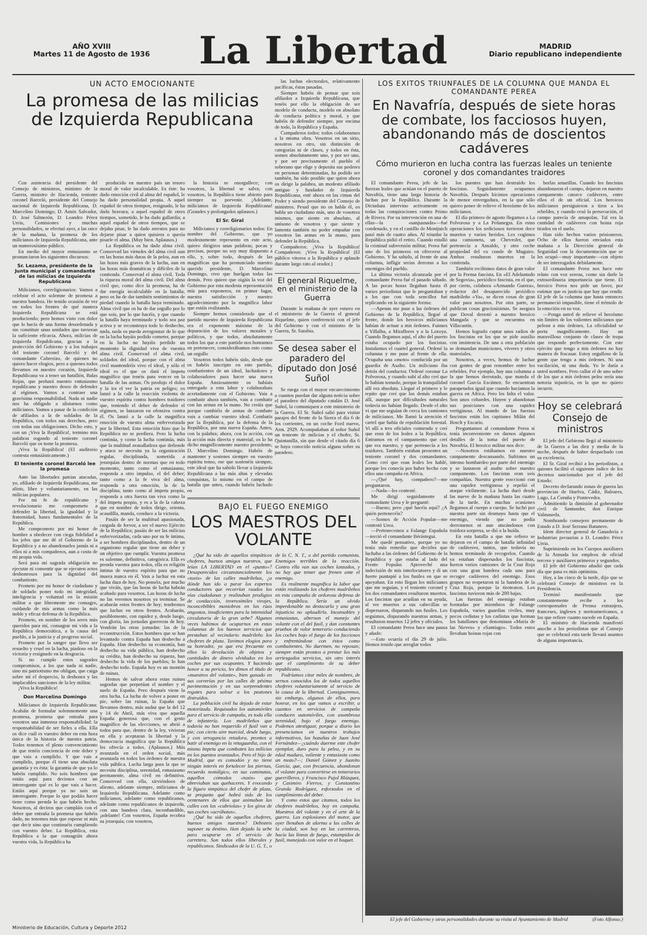AÑO XVIII
Martes 11 de Agosto de 1936
La Libertad
MADRID
Diario republicano independiente
UN ACTO EMOCIONANTE
La promesa de las milicias de Izquierda Republicana
Con asistencia del presidente del Consejo de ministros, ministro de la Guerra, ministro de Hacienda, teniente coronel Barceló, presidente del Consejo nacional de Izquierda Republicana, D. Marcelino Domingo; D. Amós Salvador, D. José Salmerón, D. Leandro Pérez Urria, Comisiones y muchas personalidades, se efectuó ayer, a las once de la mañana, la promesa de los milicianos de Izquierda Republicana, ante un numerosísimo público.
En medio del mayor entusiasmo se pronunciaron los siguientes discursos:
Sr. Lezama, presidente de la Junta municipal y comandante de las milicias de Izquierda Republicana
Milicianos, correligionarios: Vamos a celebrar el acto solemne de promesa a nuestra bandera. He tenido ocasión de ver en todos los frentes de qué manera Izquierda Republicana se está produciendo; pero hemos visto con dolor que lo hacía de una forma desordenada y sin constituir unas unidades que tuvieran la suficiente eficacia. Ahora, milicias de Izquierda Republicana, gracias a la protección del Gobierno y a los trabajos del teniente coronel Barceló y del comandante Cabrerizo, de quienes no quiero hacer elogios, pero a quienes todos llevamos en nuestro corazón, Izquierda Republicana va a tener un batallón, Balas Rojas, que probará nuestro entusiasmo republicano y nuestro deseo de defender al régimen. Vamos a contraer una gravísima responsabilidad. Nada ni nadie nos ha obligado a alistarnos como milicianos. Vamos a pasar de la condición de afiliados a la de soldados de la República, con todos sus derechos, pero con todas sus obligaciones. Dicho esto, y con un ¡Viva la República!, termino mis palabras rogando al teniente coronel Barceló que os tome la promesa.
¡Viva la República! (El auditorio contesta entusiásticamente.)
El teniente coronel Barceló lee la promesa
Ante las libertades patrias atacadas, yo, afiliado de Izquierda Republicana, me alisto, libre y voluntariamente, en las milicias populares.
Por mi fe de republicano y revolucionario me comprometo a defender la libertad, la igualdad y la fraternidad, bases fundamentales de la República.
Me comprometo por mi honor de hombre a obedecer con ciega fidelidad a los jefes que me dé el Gobierno de la República y a no abandonarles jamás ni a ellos ni a mis compañeros, aun a costa de mi propia vida.
Será para mí sagrada obligación no ejecutar ni consentir que se ejecuten actos deshonrosos para la dignidad del combatiente.
Prometo por mi honor de ciudadano y de soldado poner todo mi integridad, inteligencia y voluntad en la misión militar a que libremente me consagro, cuidando de mis armas como la más noble y eficaz defensa de la República.
Prometo, en nombre de los seres más queridos para mí, consagrar mi vida a la República democrática, a la causa del pueblo, a la justicia y al progreso social.
Prometo por la sangre que llevo ser resuelto y cruel en la lucha, piadoso en la victoria y resignado en la desgracia.
Si no cumplo estos sagrados compromisos, a los que nada ni nadie, sino mi patriotismo me obligan, que caiga sobre mí el desprecio, la deshonra y las implacables sanciones de la ley militar.
¡Viva la República!
Don Marcelino Domingo
Milicianos de Izquierda Republicana: Acabáis de formular solemnemente una promesa, promesa que entraña para vosotros una inmensa responsabilidad: la responsabilidad de ser fieles a ella. Ella os dice cuál es vuestro deber en esta hora única de la historia de nuestra patria. Todos tenemos el pleno convencimiento de que tenéis conciencia de este deber y que vais a cumplirlo. Y que vais a cumplirlo, porque él tiene una absoluta garantía y es ésta: la garantía de que ya lo habéis cumplido. No sois hombres que estáis aquí para decirnos con un interrogante qué es lo que vais a hacer. Estáis aquí porque ya no sois un interrogante. Porque lo que podáis hacer tiene como prenda lo que habéis hecho. Nosotros, al deciros que cumpláis con el deber que entraña la promesa que habéis dado, no tenemos más que esperar ni más que decir sino que continuéis cumpliendo con vuestro deber. La República, esta República a la que consagráis ahora vuestra vida, la República ha
producido en nuestro país un tesoro moral de valor incalculable. Es éste: ha dado emoción civil al alma del español, le ha dado personalidad propia. A aquel español de otros tiempos, resignado, le ha dado bravura; a aquel español de otros tiempos, sometido, le ha dado gallardía; a aquel español de otros tiempos, que se dejaba pisar, le ha dado arrestos para no dejarse pisar a quien quisiera o quería pisarle el alma. (Muy bien. Aplausos.)
La República os ha dado alma civil. Conservad las virtudes del alma civil aun en las horas más duras de la pelea, aun en las horas más graves de la lucha, aun en las horas más dramáticas y difíciles de la contienda. Conservad el alma civil. Toda la riqueza moral del alma civil. Del alma civil que, como dice la promesa, ha de dar energía incalculable en la batalla; pero os ha de dar también sentimientos de piedad cuando la batalla haya terminado. Alma civil que os ha de dar orgullo por lo que sois, por lo que hacéis, y que cuando la batalla haya terminado y todo sea paz activa y se reconstruya todo lo deshecho, nada, nada os pueda avergonzar de lo que en la lucha hayáis podido cometer, porque en la lucha no hayáis perdido un momento la dignidad viva de vuestra alma civil. Conservad el alma civil, soldados del ideal, porque con el alma civil mantendréis vivo el ideal, y sólo el ideal es el que os dará el ímpetu magnífico que tenéis para vencer en la batalla de las armas. Os produjo el dolor y la ira el ver la patria en peligro; os lanzó a la calle la reacción violenta de vuestro espíritu contra hombres traidores que, teniendo el deber de defender el régimen, se lanzaron en ofensiva contra él. Os lanzó a la calle la magnífica emoción de vuestra alma enfervorizada por la libertad. Esta emoción hizo que la República no se perdiera. Pero la lucha continúa, y como la lucha continúa, más que la multitud avasalladora que defiende y ataca se necesita ya la organización regular, disciplinada, sometida a jerarquías dentro de normas que en todo momento, tanto como el entusiasmo, responda a otro impulso, el del deber; tanto como a la fe viva del alma, responda a otra emoción, la de la disciplina; tanto como al ímpetu propio, responda a otra fuerza tan viva como la del ímpetu propio, y es a la de la cabeza que en nombre de todos dirige, orienta, acaudilla, manda, conduce a la victoria.
Pasáis de ser la multitud apasionada, cargada de fervor, a ser el nuevo Ejército de la República; pasáis de ser las milicias enfervorizadas, cada uno por su fe íntima, a ser hombres disciplinados, dentro de un organismo regular que tiene un deber y un objetivo que cumplir. Vuestra promesa es solemne, definitiva, categórica. Ella es prenda vuestra para todos, ella es religión íntima de vuestro espíritu para que no muera nunca en él. Vais a luchar en esta lucha dura de hoy. No penséis, por mucho que viváis, que las horas de lucha habrán acabado para vosotros. Las horas de lucha no las veremos nosotros ya terminar. Se acabarán estos frentes de hoy; tendremos que luchar en otros frentes. Acabarán, posiblemente, con rapidez y, desde luego, con gloria, las jornadas guerreras de hoy. Vendrán las otras jornadas: las de la reconstrucción. Estos hombres que se han levantado contra España han deshecho a España. Han deshecho su economía, han deshecho su vida pública, han deshecho su crédito, han deshecho su riqueza, han deshecho la vida de los pueblos; lo han deshecho todo. España hoy es un montón de ruinas.
Hemos de salvar ahora estas ruinas sagradas que perpetúan el nombre y el suelo de España. Pero después viene la otra lucha. La lucha de volver a poner en pie, sobre las ruinas, la España que llevamos dentro, más audaz que la del 12 y 14 de Abril, más viva que aquella España generosa que, con el gesto magnífico de las elecciones, se abrió a todos para que, dentro de la ley, vivieran en ella y aceptaran la libertad y la democracia magnífica que la República les ofrecía a todos. (Aplausos.) Más avanzada en el orden social, más avanzada en todos los órdenes de nuestra vida pública. Lucha larga para la que se necesita disciplina, serenidad, entusiasmo permanente, alma civil en definitiva. Conservad con ella, sirviéndoos de aliento, adelante siempre, milicianos de Izquierda Republicana. Adelante como milicianos, adelante como republicanos, adelante como republicanos de izquierda, con una bandera clara, inconfundible, ¡adelante! Con vosotros, España recobra su jerarquía; con vosotros,
la historia se enorgullece; con vosotros, la libertad se salva; con vosotros, la República tiene abierto para siempre su porvenir. ¡Adelante, milicianos de Izquierda Republicana! (Grandes y prolongados aplausos.)
El Sr. Giral
Milicianos y correligionarios todos: En nombre del Gobierno, que yo modestamente represento en este acto, quiero dirigiros unas palabras; pocas y precisas, porque no soy muy dispuesto a ello, y, sobre todo, después de las magníficas que ha pronunciado nuestro querido presidente, D. Marcelino Domingo, creo que huelgan todas las demás. Pero quiero que oigáis la voz del Gobierno por esta modesta representación mía para exponeros, en primer lugar, nuestra satisfacción y nuestro agradecimiento por la magnífica labor que estáis realizando.
Siempre hemos considerado que el partido nuestro de Izquierda Republicana era el exponente máximo de la depuración de los valores morales y políticos, y que todos, absolutamente todos los que a este partido nos honramos en pertenecer, considerábamos esto como un orgullo
Vosotros todos habéis sido, desde que os habéis inscripto en este partido, combatientes de un ideal, luchadores y colaboradores para hacer una nueva España. Ansiosamente os habíais entregado a esta labor y colaborabais acertadamente con el Gobierno. Vais a combatir ahora también, vais a combatir con las armas en la mano. No creáis que porque cambiéis de armas de combate vais a cambiar vuestro ideal. Combatís por la República, por la defensa de la República, por una nueva España. Antes, con la palabra; ahora, con la acción, con la acción más directa y material; os lo ha dicho magníficamente nuestro presidente, D. Marcelino Domingo. Habéis de mantener y sostenes siempre en vuestro espíritu tenso, ese que sostenéis siempre, este ideal que ha sabido llevar a Izquierda Republicana a las más altas y elevadas conquistas, lo mismo en el campo de batalla que antes, cuando habéis luchado en
las luchas electorales, relativamente pacíficas, éstas pasadas.
Siempre habéis de pensar que sois afiliados a Izquierda Republicana, que tenéis por ello la obligación de ser modelo de conducta, modelo en absoluto de conducta política y moral, y que habéis de defender siempre, por encima de todo, la República y España.
Compañeros todos: todos colaboramos a la misma obra. Vosotros en un sitio, nosotros en otro, sin distinción de categorías ni de clases, y todos en ésta, somos absolutamente uno, y por ser uno, y por ser precisamente el pueblo el soberano que elige y deposita sus poderes en personas determinadas, ha podido ser también, ha sido posible que quien ahora os dirige la palabra, un modesto afiliado antiguo y fundador de Izquierda Republicana, esté ahora en las cimas del Poder y siendo presidente del Consejo de ministros. Pesad que no os habla él, os habla un ciudadano más, uno de vosotros mismos, que siente en absoluto, al unísono de vosotros y que siente y lamenta también no poder empuñar con vosotros las armas en la mano, para defender la República.
Compañeros: ¡Viva la República! Compañeros: ¡Viva la República! (El público vitorea a la República y aplaude durante largo rato al orador.)
El general Riquelme, en el ministerio de la Guerra
Durante la mañana de ayer estuvo en el ministerio de la Guerra el general Riquelme, quien conferenció con el jefe del Gobierno y con el ministro de la Guerra, Sr. Sarabia.
Se desea saber el paradero del diputado don José Suñol
Se ruega con el mayor encarecimiento a cuantos puedan dar alguna noticia sobre el paradero del diputado catalán D. José Suñol, la comuniquen a este ministerio de la Guerra. El Sr. Suñol salió para visitar parajes del frente de la Sierra el día 6 de los corrientes, en un coche Ford nuevo, Arm. 2929. Acompañaban al señor Suñol un teniente de milicias y el chofer, Sr. Quintanilla, sin que desde el citado día 6 se haya conocido noticia alguna sobre su paradero.
BAJO EL FUEGO ENEMIGO
LOS MAESTROS DEL VOLANTE
¿Qué ha sido de aquellos simpáticos choferes, buenos amigos nuestros, que leían LA LIBERTAD en el «punto»? Desaparecidos circunstancialmente los «taxis» de las calles madrileñas, ¿a dónde han ido a parar los expertos conductores que recorrían raudos las vías ciudadanas y realizaban prodigios de conducción, inverosímiles virajes, inconcebibles maniobras en las rúas angostas, insuficientes para la intensidad circulatoria de la gran urbe? Algunas veces hubimos de ocuparnos en estas columnas de los buenos servicios que prestaban al vecindario madrileño los choferes de plaza. Tuvimos elogios para su honradez, ya que era frecuente en ellos la devolución de objetos y cantidades de dinero olvidados en los coches por sus ocupantes. Y haciendo honor a su pericia, les dimos el título de «maestros del volante», bien ganado en sus correrías por las calles de pésima pavimentación y en sus sorprendentes regates para salvar a los peatones distraídos.
La población civil ha dejado de estar motorizada. Requisados los automóviles para el servicio de campaña, es toda ella de infantería. Los madrileños que todavía no han requerido el fusil van a pie; con cierto aire marcial, desde luego, y con arrogancia retadora, prontos a batir al enemigo en la retaguardia, con el mismo ímpetu que combaten las milicias en los puestos avanzados. Pero el hijo de Madrid, que es comodón y no tiene ningún interés en fortalecer las piernas, recuerda nostálgico, en sus caminatas, aquellos cómodos «taxis» que abreviaban sus quehaceres. Y evocando la figura simpática del chofer de plaza, se pregunta qué habrá sido de los centenares de ellos que animaban las calles con las «cabriolas» y los giros de sus coches «acróbatas».
¿Qué ha sido de aquellos choferes, buenos amigos nuestros? Debisteis suponer su destino. Han dejado la urbe para ocuparse en el servicio de carretera. Son todos ellos liberales y republicanos. Sindicados de la U. G. T., o de la C. N. T., o del partido comunista. Enemigos terribles de la reacción. Contra ella van sus coches lanzados, y no hay que temer que frenen ante el enemigo.
Es realmente magnífica la labor que están realizando los choferes madrileños en esta campaña de ardorosa defensa de la República. Sería un olvido imperdonable no destacarla y una gran injusticia no aplaudirla. Incansables y entusiastas, alternan el manejo del volante con el del fusil, y dan constantes pruebas de valor temerario conduciendo los coches bajo el fuego de los facciosos y enfrentándose con éstos como combatientes. No duermen, no reposan; siempre están prontos a prestar los más arriesgados servicios, sin otro interés que el cumplimiento de su deber republicano.
Podríamos citar miles de nombres, de sernos conocidos los de todos aquellos choferes voluntariamente al servicio de la causa de la libertad. Consignaremos, sin embargo, algunos de ellos, para honrar, en los que vamos a escribir, a cuantos en servicios de campaña conducen automóviles, con asombrosa serenidad, bajo el fuego enemigo. Podemos atestiguar, porque a diario las presenciamos en nuestros trabajos informativos, las hazañas de Juan José Fernández—¿cuándo duerme este chofer ejemplar, duro para la pelea, y en su edad madura, valiente y entusiasta como un mozo?—; Daniel Gómez y Juanito García, que, con frecuencia, abandonan el volante para convertirse en temerarios guerrilleros, y Francisco Pujol Blázquez, y Casimiro Fierros, y Constantino Granda Rodríguez, esforzados en el cumplimiento del deber.
Y como estos que citamos, todos los choferes madrileños, hoy en campaña. Maestros del volante y en el arte de la guerra. Las explosiones del motor, que ayer llenaban de alarma a las calles de la ciudad, son hoy en las carreteras, hacia las líneas de fuego, estampidos de fusil, manejado con valor en el baquet.
LOS EXITOS TRIUNFALES DE LA COLUMNA QUE MANDA EL COMANDANTE PEREA
En Navafría, después de siete horas de combate, los facciosos huyen, abandonando más de doscientos cadáveres
Cómo murieron en lucha contra las fuerzas leales un teniente coronel y dos comandantes traidores
El comandante Perea, jefe de las fuerzas leales que actúan en el puerto de Navafría, tiene una larga historia de luchas por la República. Durante la Dictadura intervino activamente en todas las conspiraciones contra Primo de Rivera. Por su intervención en una de ellas—la «sanjuanada»—fué condenado, y en el castillo de Montjuich pasó más de cuatro años. Al triunfar la República pidió el retiro. Cuando estalló la criminal subversión militar, Perea fué uno de los primeros en ofrecerse al Gobierno. Y ha sabido, al frente de una columna, infligir serias derrotas a los enemigos del pueblo.
La última victoria alcanzada por el comandante Perea fué el pasado sábado. A las pocas horas llegaban hasta él varios periodistas que le preguntaban y a los que con toda sencillez fué replicando en la siguiente forma:
—Apenas me puse a las órdenes del Gobierno de la República, llegué al frente, donde los heroicos milicianos habían de actuar a mis órdenes. Fuimos a Villalba, a Miraflores y a la Lozoya. Cuando llegamos aquí, el alto del puerto estaba ocupado por los fascistas. Instalamos el cuartel general. Ordené la columna y me puse al frente de ella. Ocupaba una «moto» conducida por un guardia de Asalto. Un miliciano iba detrás del conductor. Ordené coronar La Polvorosa, y cuando subí al alto creí que lo habían tomado, porque la tranquilidad allí era absoluta. Llegué el primero y le repito que creí que los demás estaban allí, aunque por dificultades naturales todavía no habían llegado. Desde el alto vi que me seguían de cerca los camiones de milicianos. Me llamó la atención el cartel que había de repoblación forestal. Vi allí a tres oficiales comiendo y creí que eran de los leales a la República. Entramos en el campamento que creí que era nuestro, y que pertenecía a los traidores. También estaban presentes un teniente coronel y dos comandantes. Como creí que eran leales les hablé, porque les conocía por haber hecho con ellos una campaña en Africa.
—¿Qué hay, compañero?—me preguntaron.
—Nada—les contesté.
Me dirigí seguidamente al comandante Urea y le pregunté:
—Bueno; pero ¿qué hacéis aquí? ¿A quién pertenecéis?
—Somos de Acción Popular—me contestó Urea.
—Pertenecemos a Falange Española—terció el comandante Bérástegui.
Me quedé pensativo, porque yo no tenía más remedio que decirles que luchaba a las órdenes del Gobierno de la República y que estaba al lado del Frente Popular. Aproveché una indecisión de mis interlocutores y di un fuerte puntapié a los fusiles en que se apoyaban. En esto llegan los milicianos que me seguían, y el teniente coronel y los dos comandantes resultaron muertos. Los fascistas que acudían en su ayuda, al ver muertos a sus cabecillas se dispersaron, disparando sus fusiles. Los seguimos, disparando nuestras armas, y resultaron muertos 12 jefes y oficiales.
El comandante Perea hace una pausa y añade:
—Esto ocurría el día 29 de julio. Hemos tenido que arreglar todos
los puentes que han destruído los fascistas. Seguidamente ocupamos Navafría. Después hicimos operaciones de menor envergadura, en la que sólo quiero poner de relieve el heroísmo de los milicianos.
El día primero de agosto llegamos a La Polvorosa y a La Peñanegra. En estas operaciones los sediciosos tuvieron doce muertos y varios heridos. Les cogimos una camioneta, un Chevrolet, que pertenecía a Ansaldo, y otro coche propiedad del ex conde de Muguiro. Ambos resultaron muertos en la contienda.
También recibimos datos de gran valor por la Prensa fascista. En «El Adelantado de Segovia», periódico fascista, en el que, por cierto, colabora «Armando Guerra», redactor del desaparecido periódico madrileño «Ya», se dicen cosas de gran valor para nosotros. Por otra parte, se publican cosas graciosísimas. Se asegura que Doval derrotó a nuestro heroico Mangada y que se encuentra en Villacastín.
Hemos logrado captar unos radios de los fascistas en los que se pide auxilio con insistencia. De una a otra población se demandan municiones, víveres y otros materiales.
Nosotros, a veces, hemos de luchar con gentes de gran renombre entre los rebeldes. Por ejemplo, hay una columna a la que hemos derrotado, que manda el coronel García Escámez. Se encuentran parapetados igual que cuando hacíamos la guerra en Africa. Pero les falta el valor. Son unos cobardes. Huyen y abandonan sus posiciones con una rapidez vertiginosa. Al mando de las fuerzas fascistas están los capitanes Milán del Bosch y Escario.
Preguntamos al comandante Perea si tenía inconveniente en darnos algunos detalles de la toma del puerto de Navafría. El heroico militar nos dice:
—Nosotros estábamos en nuestro campamento descansando. Sufrimos un intenso bombardeo por parte del enemigo y se lanzaron al asalto sobre nuestro campamento. Los fascistas eran seis compañías. Nuestra gente reaccionó con una rapidez vertiginosa y repelió el ataque virilmente. La lucha duró desde las nueve de la mañana hasta las cuatro de la tarde. En muchas ocasiones llegamos al cuerpo a cuerpo. Se luchó por nuestra parte sin desmayo hasta que el enemigo, viendo que no podía derrotarnos ni aun atacándonos con traidora sorpresa, se dió a la huída.
En esta batalla a que me refiero se dejaron en el campo de batalla infinidad de cadáveres, tantos, que todavía no hemos terminado de recogerlos. Cuando ya estaban dispersados los fascistas, fueron varios camiones de la Cruz Roja con una gran bandera cada uno para recoger cadáveres del enemigo. Esos grupos no respetaron ni la bandera de la Cruz Roja, porque la tirotearon. Los fascistas tuvieron más de 200 bajas.
Las fuerzas del enemigo estaban formadas por miembros de Falange Española, varios guardias civiles, muy pocos cedistas y los carlistas que forman los batallones que denominan «María de las Nieves» y «Santiago». Todos estos llevaban boinas rojas con
borlas amarillas. Cuando los fascistas abandonaron el campo, dejaron en nuestro campamento catorce cadáveres, entre ellos el de un oficial. Los heroicos milicianos persiguieron a tiros a los rebeldes, y cuando cesó la persecución, el campo parecía de amapolas. Tal era la cantidad de cadáveres con boina roja tirados en el suelo.
Han sido hechos varios prisioneros. Ocho de ellos fueron enviados esta mañana a la Dirección general de Seguridad con la documentación que se les ocupó—muy importante—con objeto de ser interrogados debidamente.
El comandante Perea nos hace este relato con voz serena, como sin darle la extraordinaria importancia que tiene. El heroico Perea nos pide un favor, por estimar que es justicia que hay que rendir. El jefe de la columna que hasta entonces permaneció impasible, tiene el trémolo de la emoción en su voz.
—Ponga usted de relieve el heroísmo sin límites de los valientes milicianos que pelean a mis órdenes. La oficialidad se porta magníficamente. Hay un maravilloso conjunto de clases de tropa que responde perfectamente. Con este ejército que tengo a mis órdenes no hay manera de fracasar. Estoy orgulloso de la gente que tengo a mis órdenes. Ni una vacilación, ni una duda. Yo le daría a usted nombres. Pero callar el de uno sobre de los que a mis órdenes pelea sería una notoria injusticia, en la que no quiero incurrir.
Hoy se celebrará Consejo de ministros
El jefe del Gobierno llegó al ministerio de la Guerra a las diez y media de la noche, después de haber despachado con su excelencia.
El Sr. Giral recibió a los periodistas, a quienes facilitó el siguiente índice de los decretos sancionados por el jefe del Estado:
Decreto declarando zonas de guerra las provincias de Huelva, Cádiz, Baleares, Lugo, La Coruña y Pontevedra.
Admitiendo la dimisión al gobernador civil de Santander, don Enrique Valmaseda.
Nombrando consejero permanente de Estado a D. José Serrano Batanero.
Idem director general de Ganadería e Industrias pecuarias a D. Leandro Pérez Urria.
Suprimiendo en los Cuerpos auxiliares de la Armada los empleos de oficial tercero y auxiliares primeros y segundos.
El jefe del Gobierno añadió que cada día que pasa es más optimista.
Hoy, a las cinco de la tarde, dijo que se celebrará Consejo de ministros en la Presidencia.
Terminó manifestando que constantemente recibe a los corresponsales de Prensa extranjera, franceses, ingleses y norteamericanos, a los que refiere cuanto sucede en España.
El ministro de Hacienda manifestó anoche a los periodistas que al Consejo que se celebrará esta tarde llevará asuntos de alguna importancia.
El jefe del Gobierno y otras personalidades durante su visita al Ayuntamiento de Madrid (Foto Alfonso.)
Ministerio de Educación, Cultura y Deporte 2012